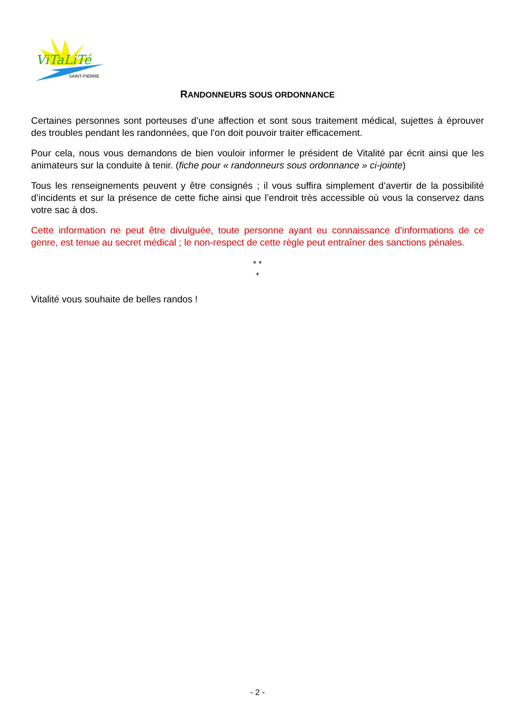ViTaLiTé
SAINT-PIERRE
RANDONNEURS SOUS ORDONNANCE
Certaines personnes sont porteuses d’une affection et sont sous traitement médical, sujettes à éprouver des troubles pendant les randonnées, que l’on doit pouvoir traiter efficacement.
Pour cela, nous vous demandons de bien vouloir informer le président de Vitalité par écrit ainsi que les animateurs sur la conduite à tenir. (fiche pour « randonneurs sous ordonnance » ci-jointe)
Tous les renseignements peuvent y être consignés ; il vous suffira simplement d’avertir de la possibilité d’incidents et sur la présence de cette fiche ainsi que l’endroit très accessible où vous la conservez dans votre sac à dos.
Cette information ne peut être divulguée, toute personne ayant eu connaissance d’informations de ce genre, est tenue au secret médical ; le non-respect de cette règle peut entraîner des sanctions pénales.
* *
*
Vitalité vous souhaite de belles randos !
- 2 -